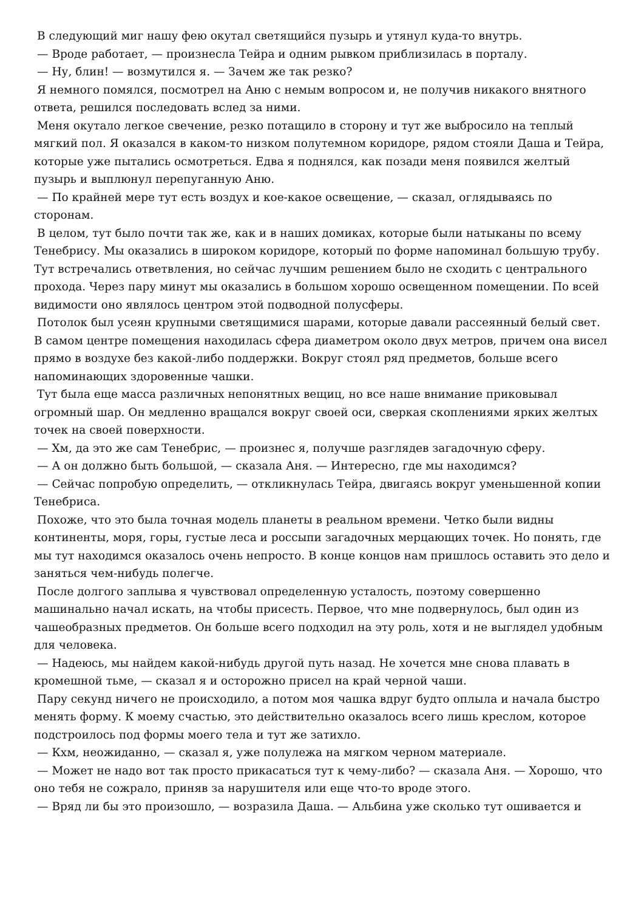В следующий миг нашу фею окутал светящийся пузырь и утянул куда-то внутрь.
— Вроде работает, — произнесла Тейра и одним рывком приблизилась в порталу.
— Ну, блин! — возмутился я. — Зачем же так резко?
Я немного помялся, посмотрел на Аню с немым вопросом и, не получив никакого внятного ответа, решился последовать вслед за ними.
Меня окутало легкое свечение, резко потащило в сторону и тут же выбросило на теплый мягкий пол. Я оказался в каком-то низком полутемном коридоре, рядом стояли Даша и Тейра, которые уже пытались осмотреться. Едва я поднялся, как позади меня появился желтый пузырь и выплюнул перепуганную Аню.
— По крайней мере тут есть воздух и кое-какое освещение, — сказал, оглядываясь по сторонам.
В целом, тут было почти так же, как и в наших домиках, которые были натыканы по всему Тенебрису. Мы оказались в широком коридоре, который по форме напоминал большую трубу. Тут встречались ответвления, но сейчас лучшим решением было не сходить с центрального прохода. Через пару минут мы оказались в большом хорошо освещенном помещении. По всей видимости оно являлось центром этой подводной полусферы.
Потолок был усеян крупными светящимися шарами, которые давали рассеянный белый свет. В самом центре помещения находилась сфера диаметром около двух метров, причем она висел прямо в воздухе без какой-либо поддержки. Вокруг стоял ряд предметов, больше всего напоминающих здоровенные чашки.
Тут была еще масса различных непонятных вещиц, но все наше внимание приковывал огромный шар. Он медленно вращался вокруг своей оси, сверкая скоплениями ярких желтых точек на своей поверхности.
— Хм, да это же сам Тенебрис, — произнес я, получше разглядев загадочную сферу.
— А он должно быть большой, — сказала Аня. — Интересно, где мы находимся?
— Сейчас попробую определить, — откликнулась Тейра, двигаясь вокруг уменьшенной копии Тенебриса.
Похоже, что это была точная модель планеты в реальном времени. Четко были видны континенты, моря, горы, густые леса и россыпи загадочных мерцающих точек. Но понять, где мы тут находимся оказалось очень непросто. В конце концов нам пришлось оставить это дело и заняться чем-нибудь полегче.
После долгого заплыва я чувствовал определенную усталость, поэтому совершенно машинально начал искать, на чтобы присесть. Первое, что мне подвернулось, был один из чашеобразных предметов. Он больше всего подходил на эту роль, хотя и не выглядел удобным для человека.
— Надеюсь, мы найдем какой-нибудь другой путь назад. Не хочется мне снова плавать в кромешной тьме, — сказал я и осторожно присел на край черной чаши.
Пару секунд ничего не происходило, а потом моя чашка вдруг будто оплыла и начала быстро менять форму. К моему счастью, это действительно оказалось всего лишь креслом, которое подстроилось под формы моего тела и тут же затихло.
— Кхм, неожиданно, — сказал я, уже полулежа на мягком черном материале.
— Может не надо вот так просто прикасаться тут к чему-либо? — сказала Аня. — Хорошо, что оно тебя не сожрало, приняв за нарушителя или еще что-то вроде этого.
— Вряд ли бы это произошло, — возразила Даша. — Альбина уже сколько тут ошивается и